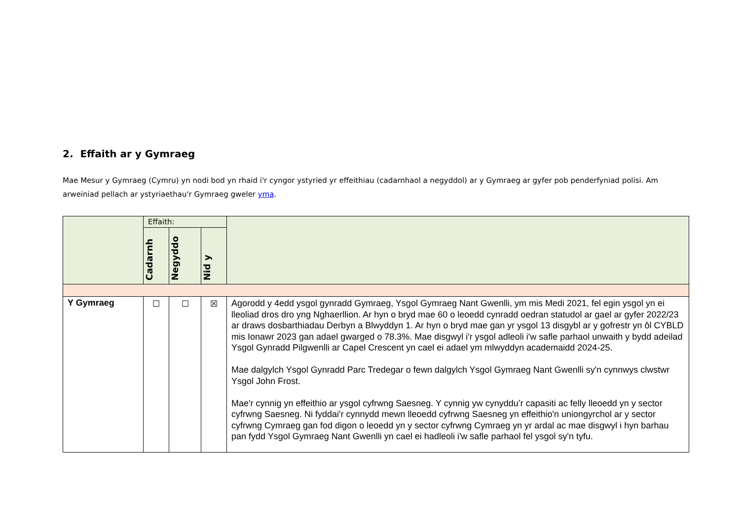2. Effaith ar y Gymraeg
Mae Mesur y Gymraeg (Cymru) yn nodi bod yn rhaid i'r cyngor ystyried yr effeithiau (cadarnhaol a negyddol) ar y Gymraeg ar gyfer pob penderfyniad polisi. Am arweiniad pellach ar ystyriaethau'r Gymraeg gweler yma.
| | Effaith: | | | |
| --- | --- | --- | --- | --- |
| | Cadarnh | Negyddo | Nid y | |
| Y Gymraeg | ☐ | ☐ | ☒ | Agorodd y 4edd ysgol gynradd Gymraeg, Ysgol Gymraeg Nant Gwenlli, ym mis Medi 2021, fel egin ysgol yn ei lleoliad dros dro yng Nghaerllion. Ar hyn o bryd mae 60 o leoedd cynradd oedran statudol ar gael ar gyfer 2022/23 ar draws dosbarthiadau Derbyn a Blwyddyn 1. Ar hyn o bryd mae gan yr ysgol 13 disgybl ar y gofrestr yn ôl CYBLD mis Ionawr 2023 gan adael gwarged o 78.3%. Mae disgwyl i'r ysgol adleoli i'w safle parhaol unwaith y bydd adeilad Ysgol Gynradd Pilgwenlli ar Capel Crescent yn cael ei adael ym mlwyddyn academaidd 2024-25. Mae dalgylch Ysgol Gynradd Parc Tredegar o fewn dalgylch Ysgol Gymraeg Nant Gwenlli sy'n cynnwys clwstwr Ysgol John Frost. Mae'r cynnig yn effeithio ar ysgol cyfrwng Saesneg. Y cynnig yw cynyddu’r capasiti ac felly lleoedd yn y sector cyfrwng Saesneg. Ni fyddai'r cynnydd mewn lleoedd cyfrwng Saesneg yn effeithio'n uniongyrchol ar y sector cyfrwng Cymraeg gan fod digon o leoedd yn y sector cyfrwng Cymraeg yn yr ardal ac mae disgwyl i hyn barhau pan fydd Ysgol Gymraeg Nant Gwenlli yn cael ei hadleoli i'w safle parhaol fel ysgol sy'n tyfu. |